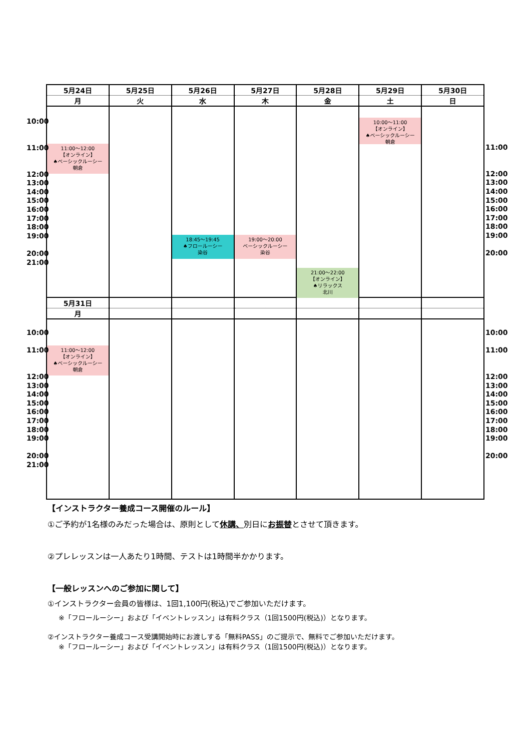| 5月24日 | 5月25日 | 5月26日 | 5月27日 | 5月28日 | 5月29日 | 5月30日 |
| --- | --- | --- | --- | --- | --- | --- |
| 月 | 火 | 水 | 木 | 金 | 土 | 日 |
| 11:00～12:00 【オンライン】 ♠ベーシックルーシー 朝倉 | | 18:45～19:45 ♠フロールーシー 染谷 | 19:00～20:00 ベーシックルーシー 染谷 | 21:00～22:00 【オンライン】 ♠リラックス 北川 | 10:00～11:00 【オンライン】 ♠ベーシックルーシー 朝倉 | |
| 5月31日 | | | | | | |
| 月 | | | | | | |
| 11:00～12:00 【オンライン】 ♠ベーシックルーシー 朝倉 | | | | | | |
10:00
11:00
12:00
13:00
14:00
15:00
16:00
17:00
18:00
19:00
20:00
21:00
11:00
12:00
13:00
14:00
15:00
16:00
17:00
18:00
19:00
20:00
10:00
11:00
12:00
13:00
14:00
15:00
16:00
17:00
18:00
19:00
20:00
21:00
10:00
11:00
12:00
13:00
14:00
15:00
16:00
17:00
18:00
19:00
20:00
【インストラクター養成コース開催のルール】
①ご予約が1名様のみだった場合は、原則として休講、別日にお振替とさせて頂きます。
②プレレッスンは一人あたり1時間、テストは1時間半かかります。
【一般レッスンへのご参加に関して】
①インストラクター会員の皆様は、1回1,100円(税込)でご参加いただけます。
※「フロールーシー」および「イベントレッスン」は有料クラス（1回1500円(税込)）となります。
②インストラクター養成コース受講開始時にお渡しする「無料PASS」のご提示で、無料でご参加いただけます。
※「フロールーシー」および「イベントレッスン」は有料クラス（1回1500円(税込)）となります。